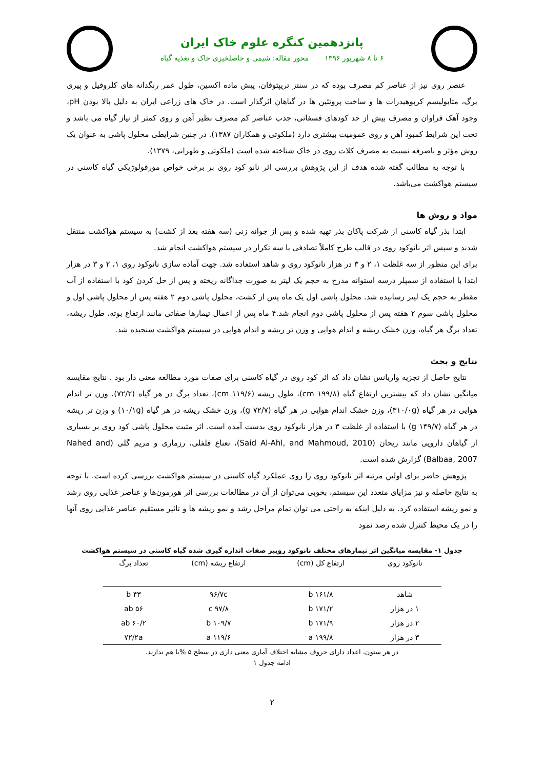پانزدهمین کنگره علوم خاک ایران
۶ تا ۸ شهریور ۱۳۹۶ محور مقاله: شیمی و حاصلخیزی خاک و تغذیه گیاه
عنصر روی نیز از عناصر کم مصرف بوده که در سنتز تریپتوفان، پیش ماده اکسین، طول عمر رنگدانه های کلروفیل و پیری برگ، متابولیسم کربوهیدرات ها و ساخت پروتئین ها در گیاهان اثرگذار است. در خاک های زراعی ایران به دلیل بالا بودن pH، وجود آهک فراوان و مصرف بیش از حد کودهای فسفاتی، جذب عناصر کم مصرف نظیر آهن و روی کمتر از نیاز گیاه می باشد و تحت این شرایط کمبود آهن و روی عمومیت بیشتری دارد (ملکوتی و همکاران ۱۳۸۷). در چنین شرایطی محلول پاشی به عنوان یک روش مؤثر و باصرفه نسبت به مصرف کلات روی در خاک شناخته شده است (ملکوتی و طهرانی، ۱۳۷۹).
با توجه به مطالب گفته شده هدف از این پژوهش بررسی اثر نانو کود روی بر برخی خواص مورفولوژیکی گیاه کاسنی در سیستم هواکشت می‌باشد.
مواد و روش ها
ابتدا بذر گیاه کاسنی از شرکت پاکان بذر تهیه شده و پس از جوانه زنی (سه هفته بعد از کشت) به سیستم هواکشت منتقل شدند و سپس اثر نانوکود روی در قالب طرح کاملاً تصادفی با سه تکرار در سیستم هواکشت انجام شد.
برای این منظور از سه غلظت ۱، ۲ و ۳ در هزار نانوکود روی و شاهد استفاده شد. جهت آماده سازی نانوکود روی ۱، ۲ و ۳ در هزار ابتدا با استفاده از سمپلر درسه استوانه مدرج به حجم یک لیتر به صورت جداگانه ریخته و پس از حل کردن کود با استفاده از آب مقطر به حجم یک لیتر رسانیده شد. محلول پاشی اول یک ماه پس از کشت، محلول پاشی دوم ۲ هفته پس از محلول پاشی اول و محلول پاشی سوم ۲ هفته پس از محلول پاشی دوم انجام شد.۴ ماه پس از اعمال تیمارها صفاتی مانند ارتفاع بوته، طول ریشه، تعداد برگ هر گیاه، وزن خشک ریشه و اندام هوایی و وزن تر ریشه و اندام هوایی در سیستم هواکشت سنجیده شد.
نتایج و بحث
نتایج حاصل از تجزیه واریانس نشان داد که اثر کود روی در گیاه کاسنی برای صفات مورد مطالعه معنی دار بود . نتایج مقایسه میانگین نشان داد که بیشترین ارتفاع گیاه (۱۹۹/۸ cm)، طول ریشه (۱۱۹/۶ cm)، تعداد برگ در هر گیاه (۷۲/۲)، وزن تر اندام هوایی در هر گیاه (۳۱۰/۰g)، وزن خشک اندام هوایی در هر گیاه (۷۲/۷ g)، وزن خشک ریشه در هر گیاه (۱۰/۱g) و وزن تر ریشه در هر گیاه (۱۴۹/۷ g) با استفاده از غلظت ۳ در هزار نانوکود روی بدست آمده است. اثر مثبت محلول پاشی کود روی بر بسیاری از گیاهان دارویی مانند ریحان (Said Al-Ahl, and Mahmoud, 2010)، نعناع فلفلی، رزماری و مریم گلی (Nahed and Balbaa, 2007) گزارش شده است.
پژوهش حاضر برای اولین مرتبه اثر نانوکود روی را روی عملکرد گیاه کاسنی در سیستم هواکشت بررسی کرده است. با توجه به نتایج حاصله و نیز مزایای متعدد این سیستم، بخوبی می‌توان از آن در مطالعات بررسی اثر هورمون‌ها و عناصر غذایی روی رشد و نمو ریشه استفاده کرد. به دلیل اینکه به راحتی می توان تمام مراحل رشد و نمو ریشه ها و تاثیر مستقیم عناصر غذایی روی آنها را در یک محیط کنترل شده رصد نمود
جدول ۱- مقایسه میانگین اثر تیمارهای مختلف نانوکود رویبر صفات اندازه گیری شده گیاه کاسنی در سیستم هواکشت
| نانوکود روی | ارتفاع کل (cm) | ارتفاع ریشه (cm) | تعداد برگ |
| --- | --- | --- | --- |
| شاهد | ۱۶۱/۸ b | ۹۶/۷c | ۴۳ b |
| ۱ در هزار | ۱۷۱/۲ b | ۹۷/۸ c | ۵۶ ab |
| ۲ در هزار | ۱۷۱/۹ b | ۱۰۹/۷ b | ۶۰/۲ ab |
| ۳ در هزار | ۱۹۹/۸ a | ۱۱۹/۶ a | ۷۲/۲a |
در هر ستون، اعداد دارای حروف مشابه اختلاف آماری معنی داری در سطح ۵ %با هم ندارند.
ادامه جدول ۱
۲